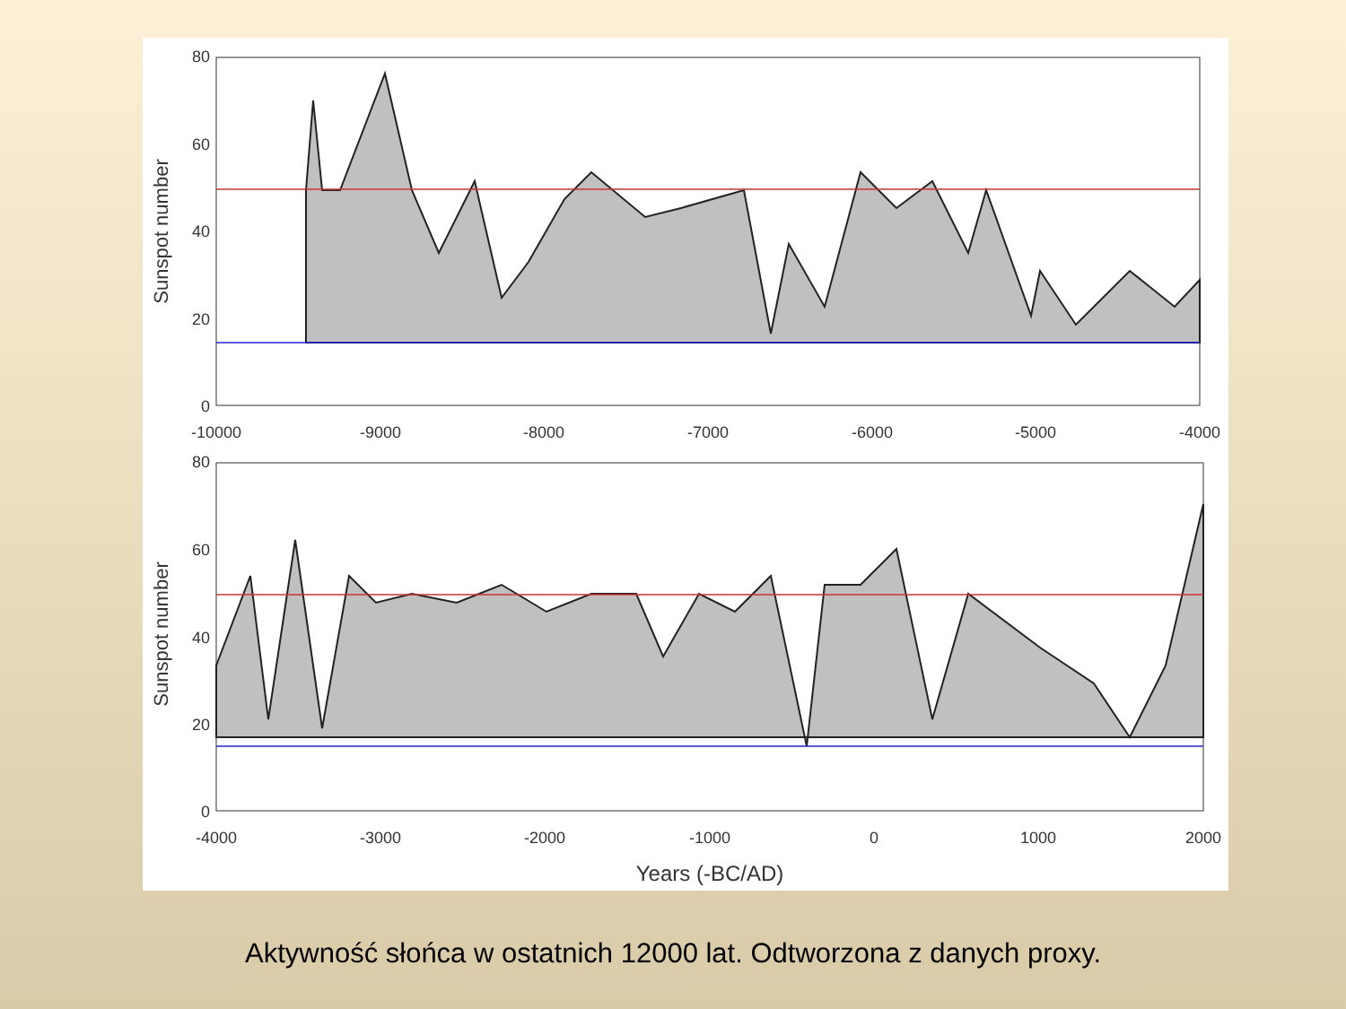80
60
40
20
0
-10000
-9000
-8000
-7000
-6000
-5000
-4000
Sunspot number
80
60
40
20
0
-4000
-3000
-2000
-1000
0
1000
2000
Sunspot number
Years (-BC/AD)
Aktywność słońca w ostatnich 12000 lat. Odtworzona z danych proxy.